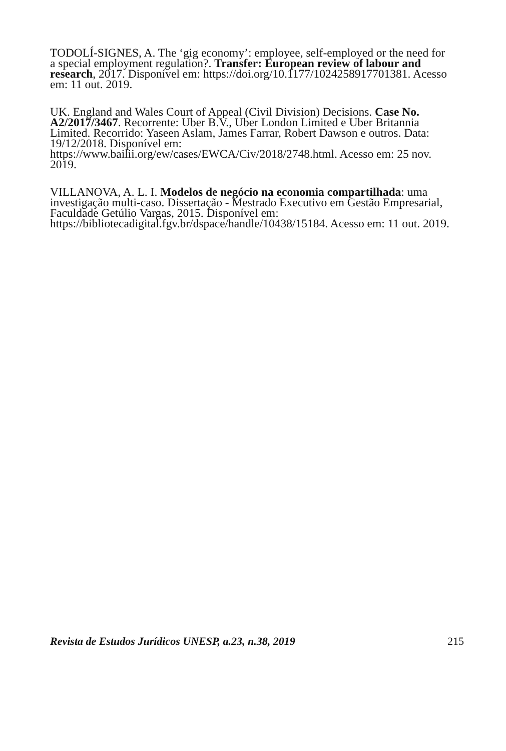TODOLÍ-SIGNES, A. The ‘gig economy’: employee, self-employed or the need for a special employment regulation?. Transfer: European review of labour and research, 2017. Disponível em: https://doi.org/10.1177/1024258917701381. Acesso em: 11 out. 2019.
UK. England and Wales Court of Appeal (Civil Division) Decisions. Case No. A2/2017/3467. Recorrente: Uber B.V., Uber London Limited e Uber Britannia Limited. Recorrido: Yaseen Aslam, James Farrar, Robert Dawson e outros. Data: 19/12/2018. Disponível em: https://www.bailii.org/ew/cases/EWCA/Civ/2018/2748.html. Acesso em: 25 nov. 2019.
VILLANOVA, A. L. I. Modelos de negócio na economia compartilhada: uma investigação multi-caso. Dissertação - Mestrado Executivo em Gestão Empresarial, Faculdade Getúlio Vargas, 2015. Disponível em: https://bibliotecadigital.fgv.br/dspace/handle/10438/15184. Acesso em: 11 out. 2019.
Revista de Estudos Jurídicos UNESP, a.23, n.38, 2019 215